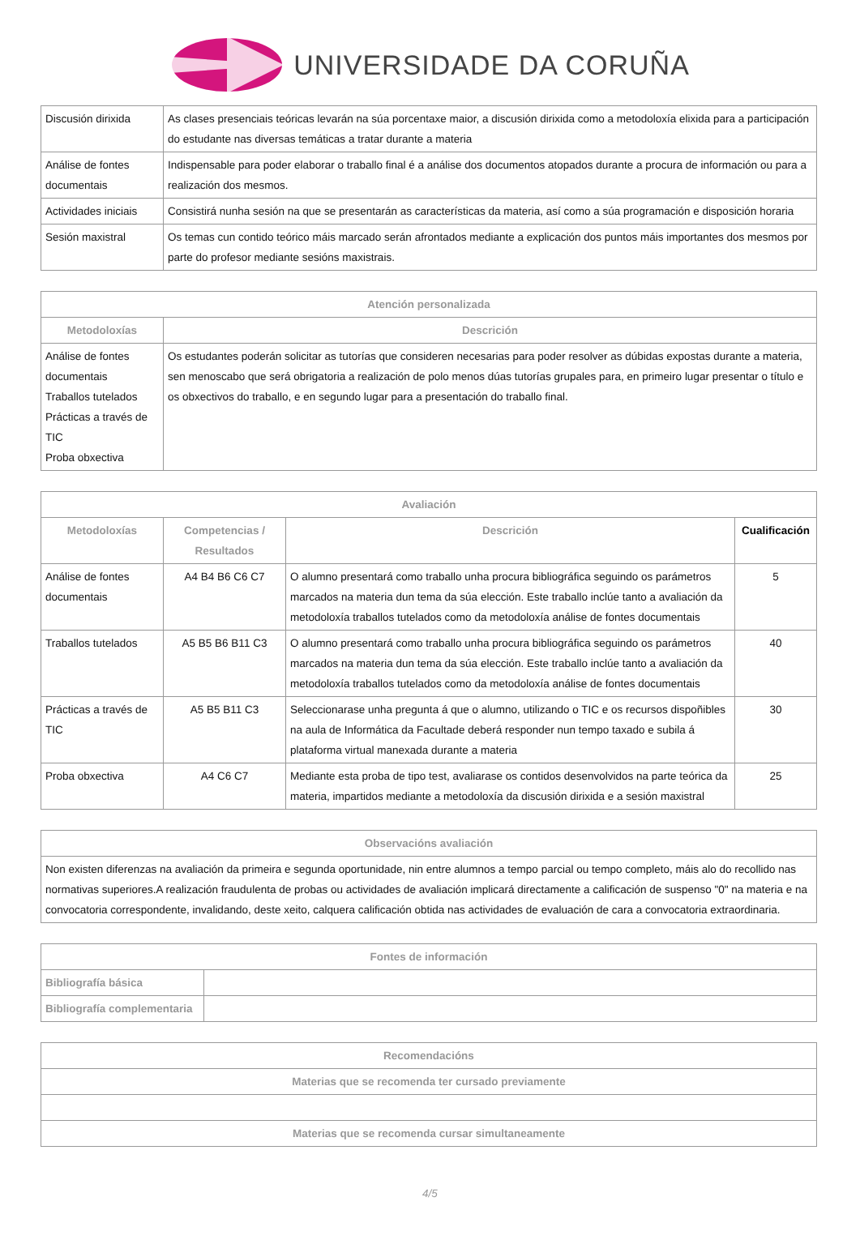UNIVERSIDADE DA CORUÑA
| Discusión dirixida | As clases presenciais teóricas levarán na súa porcentaxe maior, a discusión dirixida como a metodoloxía elixida para a participación do estudante nas diversas temáticas a tratar durante a materia |
| Análise de fontes documentais | Indispensable para poder elaborar o traballo final é a análise dos documentos atopados durante a procura de información ou para a realización dos mesmos. |
| Actividades iniciais | Consistirá nunha sesión na que se presentarán as características da materia, así como a súa programación e disposición horaria |
| Sesión maxistral | Os temas cun contido teórico máis marcado serán afrontados mediante a explicación dos puntos máis importantes dos mesmos por parte do profesor mediante sesións maxistrais. |
| Atención personalizada | |
| --- | --- |
| Metodoloxías | Descrición |
| Análise de fontes documentais Traballos tutelados Prácticas a través de TIC Proba obxectiva | Os estudantes poderán solicitar as tutorías que consideren necesarias para poder resolver as dúbidas expostas durante a materia, sen menoscabo que será obrigatoria a realización de polo menos dúas tutorías grupales para, en primeiro lugar presentar o título e os obxectivos do traballo, e en segundo lugar para a presentación do traballo final. |
| Avaliación | | | |
| --- | --- | --- | --- |
| Metodoloxías | Competencias / Resultados | Descrición | Cualificación |
| Análise de fontes documentais | A4 B4 B6 C6 C7 | O alumno presentará como traballo unha procura bibliográfica seguindo os parámetros marcados na materia dun tema da súa elección. Este traballo inclúe tanto a avaliación da metodoloxía traballos tutelados como da metodoloxía análise de fontes documentais | 5 |
| Traballos tutelados | A5 B5 B6 B11 C3 | O alumno presentará como traballo unha procura bibliográfica seguindo os parámetros marcados na materia dun tema da súa elección. Este traballo inclúe tanto a avaliación da metodoloxía traballos tutelados como da metodoloxía análise de fontes documentais | 40 |
| Prácticas a través de TIC | A5 B5 B11 C3 | Seleccionarase unha pregunta á que o alumno, utilizando o TIC e os recursos dispoñibles na aula de Informática da Facultade deberá responder nun tempo taxado e subila á plataforma virtual manexada durante a materia | 30 |
| Proba obxectiva | A4 C6 C7 | Mediante esta proba de tipo test, avaliarase os contidos desenvolvidos na parte teórica da materia, impartidos mediante a metodoloxía da discusión dirixida e a sesión maxistral | 25 |
| Observacións avaliación |
| --- |
| Non existen diferenzas na avaliación da primeira e segunda oportunidade, nin entre alumnos a tempo parcial ou tempo completo, máis alo do recollido nas normativas superiores.A realización fraudulenta de probas ou actividades de avaliación implicará directamente a calificación de suspenso "0" na materia e na convocatoria correspondente, invalidando, deste xeito, calquera calificación obtida nas actividades de evaluación de cara a convocatoria extraordinaria. |
| Fontes de información | |
| --- | --- |
| Bibliografía básica | |
| Bibliografía complementaria | |
| Recomendacións |
| --- |
| Materias que se recomenda ter cursado previamente |
| Materias que se recomenda cursar simultaneamente |
4/5